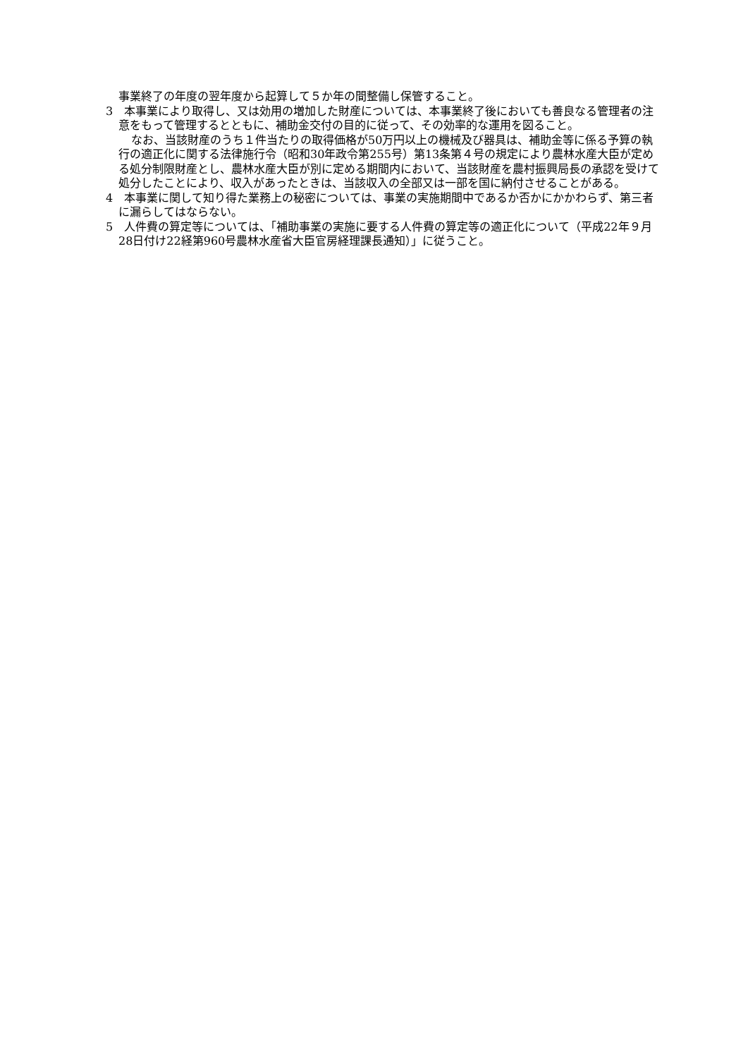事業終了の年度の翌年度から起算して５か年の間整備し保管すること。
3　本事業により取得し、又は効用の増加した財産については、本事業終了後においても善良なる管理者の注意をもって管理するとともに、補助金交付の目的に従って、その効率的な運用を図ること。
なお、当該財産のうち１件当たりの取得価格が50万円以上の機械及び器具は、補助金等に係る予算の執行の適正化に関する法律施行令（昭和30年政令第255号）第13条第４号の規定により農林水産大臣が定める処分制限財産とし、農林水産大臣が別に定める期間内において、当該財産を農村振興局長の承認を受けて処分したことにより、収入があったときは、当該収入の全部又は一部を国に納付させることがある。
4　本事業に関して知り得た業務上の秘密については、事業の実施期間中であるか否かにかかわらず、第三者に漏らしてはならない。
5　人件費の算定等については、「補助事業の実施に要する人件費の算定等の適正化について（平成22年９月28日付け22経第960号農林水産省大臣官房経理課長通知）」に従うこと。